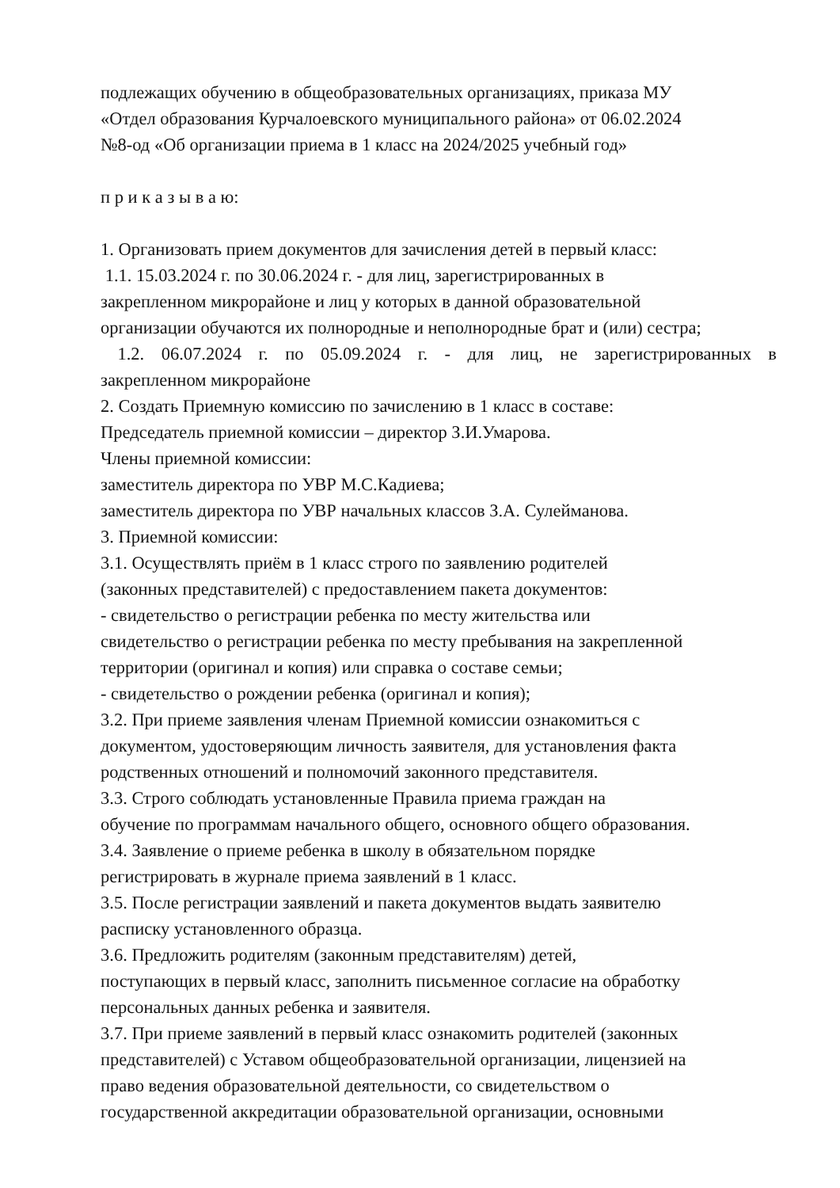подлежащих обучению в общеобразовательных организациях, приказа МУ
«Отдел образования Курчалоевского муниципального района» от 06.02.2024
№8-од «Об организации приема в 1 класс на 2024/2025 учебный год»
п р и к а з ы в а ю:
1. Организовать прием документов для зачисления детей в первый класс:
1.1. 15.03.2024 г. по 30.06.2024 г. - для лиц, зарегистрированных в
закрепленном микрорайоне и лиц у которых в данной образовательной
организации обучаются их полнородные и неполнородные брат и (или) сестра;
1.2. 06.07.2024 г. по 05.09.2024 г. - для лиц, не зарегистрированных в
закрепленном микрорайоне
2. Создать Приемную комиссию по зачислению в 1 класс в составе:
Председатель приемной комиссии – директор З.И.Умарова.
Члены приемной комиссии:
заместитель директора по УВР М.С.Кадиева;
заместитель директора по УВР начальных классов З.А. Сулейманова.
3. Приемной комиссии:
3.1. Осуществлять приём в 1 класс строго по заявлению родителей
(законных представителей) с предоставлением пакета документов:
- свидетельство о регистрации ребенка по месту жительства или
свидетельство о регистрации ребенка по месту пребывания на закрепленной
территории (оригинал и копия) или справка о составе семьи;
- свидетельство о рождении ребенка (оригинал и копия);
3.2. При приеме заявления членам Приемной комиссии ознакомиться с
документом, удостоверяющим личность заявителя, для установления факта
родственных отношений и полномочий законного представителя.
3.3. Строго соблюдать установленные Правила приема граждан на
обучение по программам начального общего, основного общего образования.
3.4. Заявление о приеме ребенка в школу в обязательном порядке
регистрировать в журнале приема заявлений в 1 класс.
3.5. После регистрации заявлений и пакета документов выдать заявителю
расписку установленного образца.
3.6. Предложить родителям (законным представителям) детей,
поступающих в первый класс, заполнить письменное согласие на обработку
персональных данных ребенка и заявителя.
3.7. При приеме заявлений в первый класс ознакомить родителей (законных
представителей) с Уставом общеобразовательной организации, лицензией на
право ведения образовательной деятельности, со свидетельством о
государственной аккредитации образовательной организации, основными